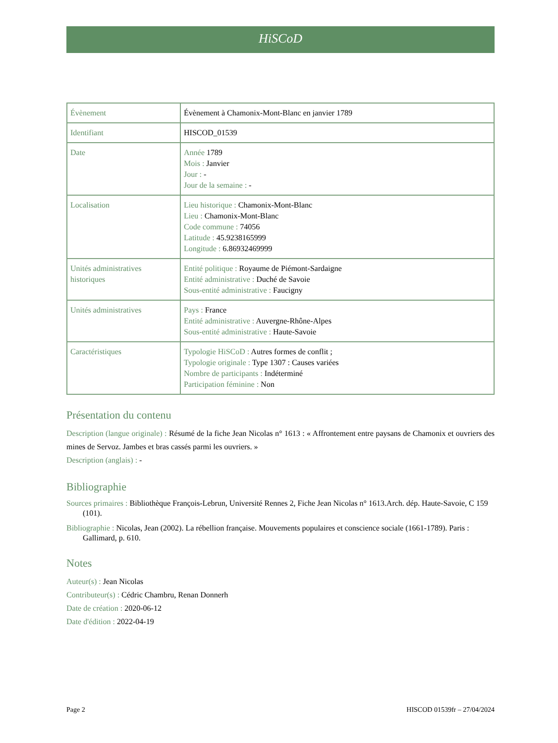HiSCoD
| Évènement | Évènement à Chamonix-Mont-Blanc en janvier 1789 |
| Identifiant | HISCOD_01539 |
| Date | Année 1789 Mois : Janvier Jour : - Jour de la semaine : - |
| Localisation | Lieu historique : Chamonix-Mont-Blanc Lieu : Chamonix-Mont-Blanc Code commune : 74056 Latitude : 45.9238165999 Longitude : 6.86932469999 |
| Unités administratives historiques | Entité politique : Royaume de Piémont-Sardaigne Entité administrative : Duché de Savoie Sous-entité administrative : Faucigny |
| Unités administratives | Pays : France Entité administrative : Auvergne-Rhône-Alpes Sous-entité administrative : Haute-Savoie |
| Caractéristiques | Typologie HiSCoD : Autres formes de conflit ; Typologie originale : Type 1307 : Causes variées Nombre de participants : Indéterminé Participation féminine : Non |
Présentation du contenu
Description (langue originale) : Résumé de la fiche Jean Nicolas n° 1613 : « Affrontement entre paysans de Chamonix et ouvriers des mines de Servoz. Jambes et bras cassés parmi les ouvriers. »
Description (anglais) : -
Bibliographie
Sources primaires : Bibliothèque François-Lebrun, Université Rennes 2, Fiche Jean Nicolas n° 1613.Arch. dép. Haute-Savoie, C 159 (101).
Bibliographie : Nicolas, Jean (2002). La rébellion française. Mouvements populaires et conscience sociale (1661-1789). Paris : Gallimard, p. 610.
Notes
Auteur(s) : Jean Nicolas
Contributeur(s) : Cédric Chambru, Renan Donnerh
Date de création : 2020-06-12
Date d'édition : 2022-04-19
Page 2 HISCOD 01539fr – 27/04/2024